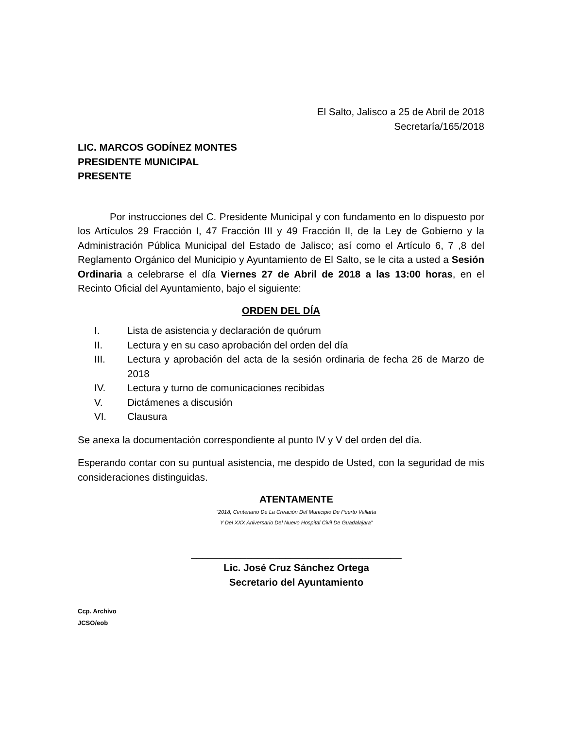El Salto, Jalisco a 25 de Abril de 2018
Secretaría/165/2018
LIC. MARCOS GODÍNEZ MONTES
PRESIDENTE MUNICIPAL
PRESENTE
Por instrucciones del C. Presidente Municipal y con fundamento en lo dispuesto por los Artículos 29 Fracción I, 47 Fracción III y 49 Fracción II, de la Ley de Gobierno y la Administración Pública Municipal del Estado de Jalisco; así como el Artículo 6, 7 ,8 del Reglamento Orgánico del Municipio y Ayuntamiento de El Salto, se le cita a usted a Sesión Ordinaria a celebrarse el día Viernes 27 de Abril de 2018 a las 13:00 horas, en el Recinto Oficial del Ayuntamiento, bajo el siguiente:
ORDEN DEL DÍA
I. Lista de asistencia y declaración de quórum
II. Lectura y en su caso aprobación del orden del día
III. Lectura y aprobación del acta de la sesión ordinaria de fecha 26 de Marzo de 2018
IV. Lectura y turno de comunicaciones recibidas
V. Dictámenes a discusión
VI. Clausura
Se anexa la documentación correspondiente al punto IV y V del orden del día.
Esperando contar con su puntual asistencia, me despido de Usted, con la seguridad de mis consideraciones distinguidas.
ATENTAMENTE
“2018, Centenario De La Creación Del Municipio De Puerto Vallarta
Y Del XXX Aniversario Del Nuevo Hospital Civil De Guadalajara”
______________________________________
Lic. José Cruz Sánchez Ortega
Secretario del Ayuntamiento
Ccp. Archivo
JCSO/eob